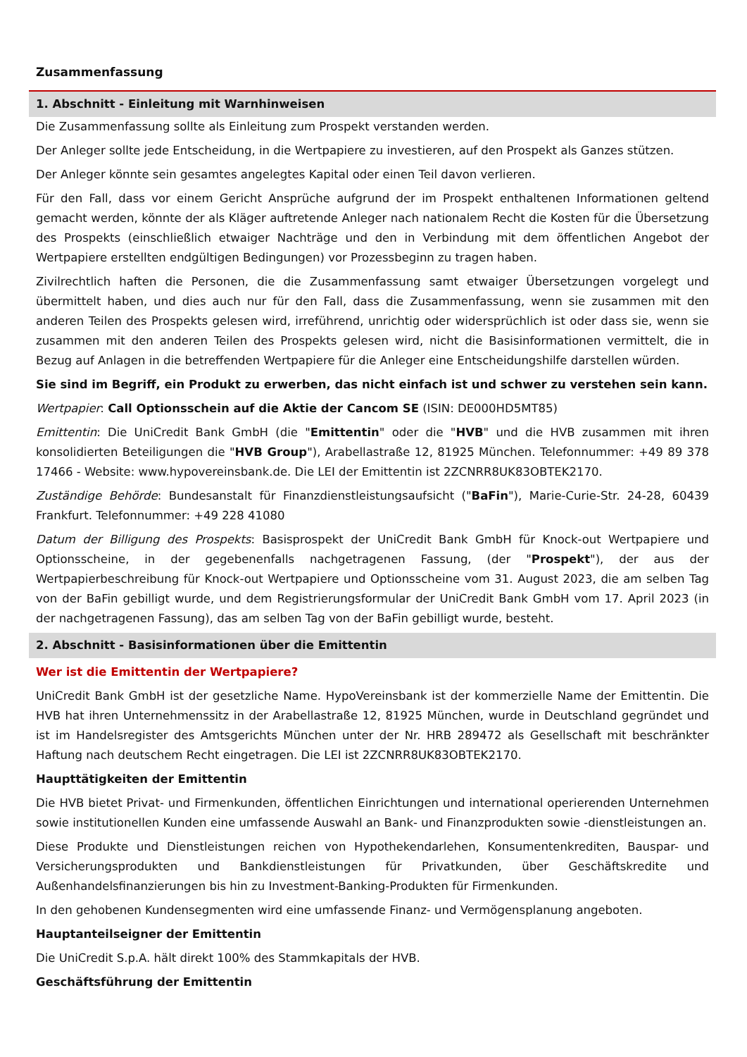Zusammenfassung
1. Abschnitt - Einleitung mit Warnhinweisen
Die Zusammenfassung sollte als Einleitung zum Prospekt verstanden werden.
Der Anleger sollte jede Entscheidung, in die Wertpapiere zu investieren, auf den Prospekt als Ganzes stützen.
Der Anleger könnte sein gesamtes angelegtes Kapital oder einen Teil davon verlieren.
Für den Fall, dass vor einem Gericht Ansprüche aufgrund der im Prospekt enthaltenen Informationen geltend gemacht werden, könnte der als Kläger auftretende Anleger nach nationalem Recht die Kosten für die Übersetzung des Prospekts (einschließlich etwaiger Nachträge und den in Verbindung mit dem öffentlichen Angebot der Wertpapiere erstellten endgültigen Bedingungen) vor Prozessbeginn zu tragen haben.
Zivilrechtlich haften die Personen, die die Zusammenfassung samt etwaiger Übersetzungen vorgelegt und übermittelt haben, und dies auch nur für den Fall, dass die Zusammenfassung, wenn sie zusammen mit den anderen Teilen des Prospekts gelesen wird, irreführend, unrichtig oder widersprüchlich ist oder dass sie, wenn sie zusammen mit den anderen Teilen des Prospekts gelesen wird, nicht die Basisinformationen vermittelt, die in Bezug auf Anlagen in die betreffenden Wertpapiere für die Anleger eine Entscheidungshilfe darstellen würden.
Sie sind im Begriff, ein Produkt zu erwerben, das nicht einfach ist und schwer zu verstehen sein kann.
Wertpapier: Call Optionsschein auf die Aktie der Cancom SE (ISIN: DE000HD5MT85)
Emittentin: Die UniCredit Bank GmbH (die "Emittentin" oder die "HVB" und die HVB zusammen mit ihren konsolidierten Beteiligungen die "HVB Group"), Arabellastraße 12, 81925 München. Telefonnummer: +49 89 378 17466 - Website: www.hypovereinsbank.de. Die LEI der Emittentin ist 2ZCNRR8UK83OBTEK2170.
Zuständige Behörde: Bundesanstalt für Finanzdienstleistungsaufsicht ("BaFin"), Marie-Curie-Str. 24-28, 60439 Frankfurt. Telefonnummer: +49 228 41080
Datum der Billigung des Prospekts: Basisprospekt der UniCredit Bank GmbH für Knock-out Wertpapiere und Optionsscheine, in der gegebenenfalls nachgetragenen Fassung, (der "Prospekt"), der aus der Wertpapierbeschreibung für Knock-out Wertpapiere und Optionsscheine vom 31. August 2023, die am selben Tag von der BaFin gebilligt wurde, und dem Registrierungsformular der UniCredit Bank GmbH vom 17. April 2023 (in der nachgetragenen Fassung), das am selben Tag von der BaFin gebilligt wurde, besteht.
2. Abschnitt - Basisinformationen über die Emittentin
Wer ist die Emittentin der Wertpapiere?
UniCredit Bank GmbH ist der gesetzliche Name. HypoVereinsbank ist der kommerzielle Name der Emittentin. Die HVB hat ihren Unternehmenssitz in der Arabellastraße 12, 81925 München, wurde in Deutschland gegründet und ist im Handelsregister des Amtsgerichts München unter der Nr. HRB 289472 als Gesellschaft mit beschränkter Haftung nach deutschem Recht eingetragen. Die LEI ist 2ZCNRR8UK83OBTEK2170.
Haupttätigkeiten der Emittentin
Die HVB bietet Privat- und Firmenkunden, öffentlichen Einrichtungen und international operierenden Unternehmen sowie institutionellen Kunden eine umfassende Auswahl an Bank- und Finanzprodukten sowie -dienstleistungen an.
Diese Produkte und Dienstleistungen reichen von Hypothekendarlehen, Konsumentenkrediten, Bauspar- und Versicherungsprodukten und Bankdienstleistungen für Privatkunden, über Geschäftskredite und Außenhandelsfinanzierungen bis hin zu Investment-Banking-Produkten für Firmenkunden.
In den gehobenen Kundensegmenten wird eine umfassende Finanz- und Vermögensplanung angeboten.
Hauptanteilseigner der Emittentin
Die UniCredit S.p.A. hält direkt 100% des Stammkapitals der HVB.
Geschäftsführung der Emittentin